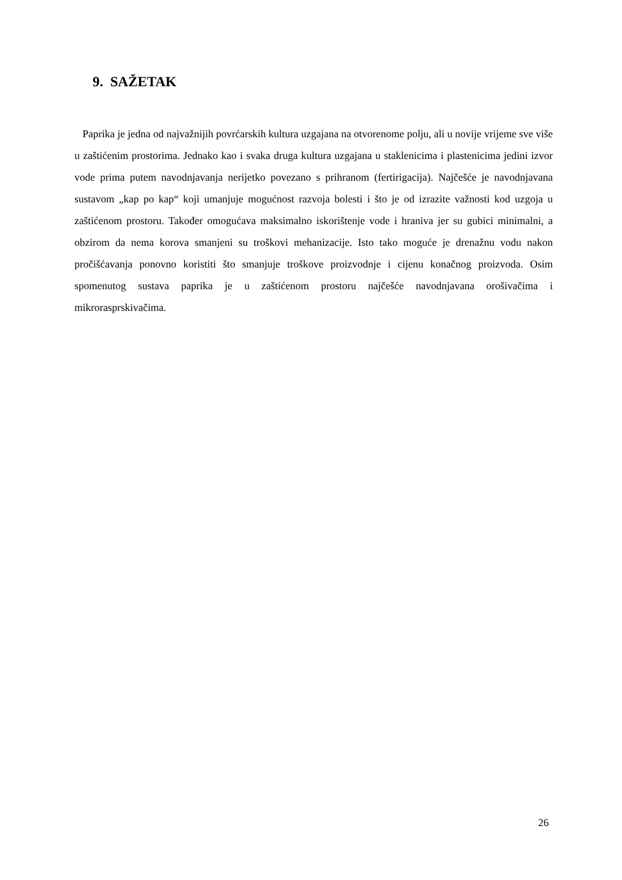9. SAŽETAK
Paprika je jedna od najvažnijih povrćarskih kultura uzgajana na otvorenome polju, ali u novije vrijeme sve više u zaštićenim prostorima. Jednako kao i svaka druga kultura uzgajana u staklenicima i plastenicima jedini izvor vode prima putem navodnjavanja nerijetko povezano s prihranom (fertirigacija). Najčešće je navodnjavana sustavom „kap po kap“ koji umanjuje mogućnost razvoja bolesti i što je od izrazite važnosti kod uzgoja u zaštićenom prostoru. Također omogućava maksimalno iskorištenje vode i hraniva jer su gubici minimalni, a obzirom da nema korova smanjeni su troškovi mehanizacije. Isto tako moguće je drenažnu vodu nakon pročišćavanja ponovno koristiti što smanjuje troškove proizvodnje i cijenu konačnog proizvoda. Osim spomenutog sustava paprika je u zaštićenom prostoru najčešće navodnjavana orošivačima i mikrorasprskivačima.
26